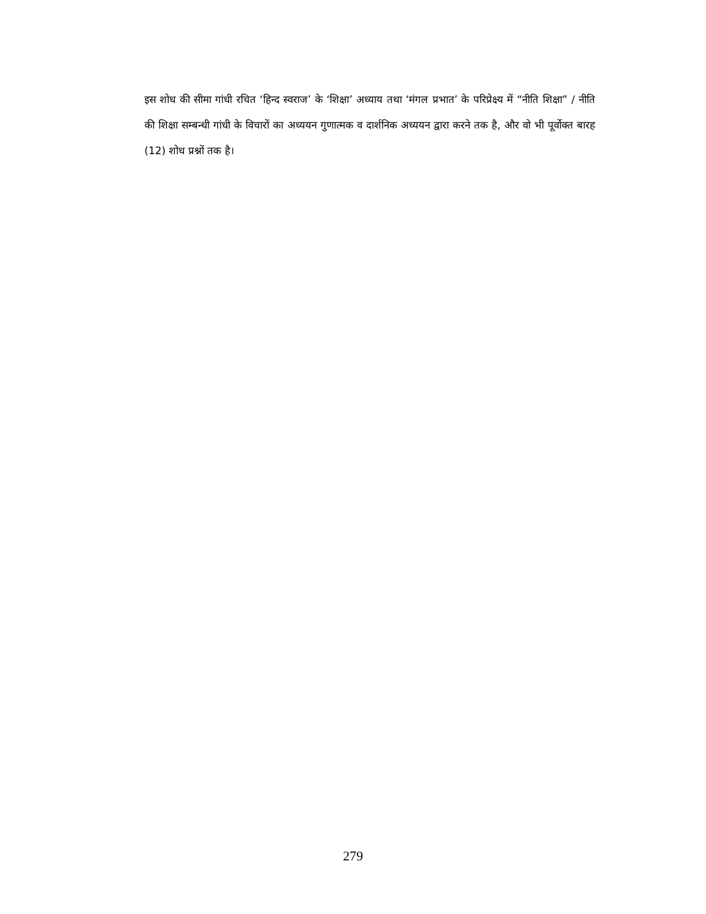इस शोध की सीमा गांधी रचित ‘हिन्द स्वराज’ के ‘शिक्षा’ अध्याय तथा ‘मंगल प्रभात’ के परिप्रेक्ष्य में “नीति शिक्षा” / नीति की शिक्षा सम्बन्धी गांधी के विचारों का अध्ययन गुणात्मक व दार्शनिक अध्ययन द्वारा करने तक है, और वो भी पूर्वोक्त बारह (12) शोध प्रश्नों तक है।
279